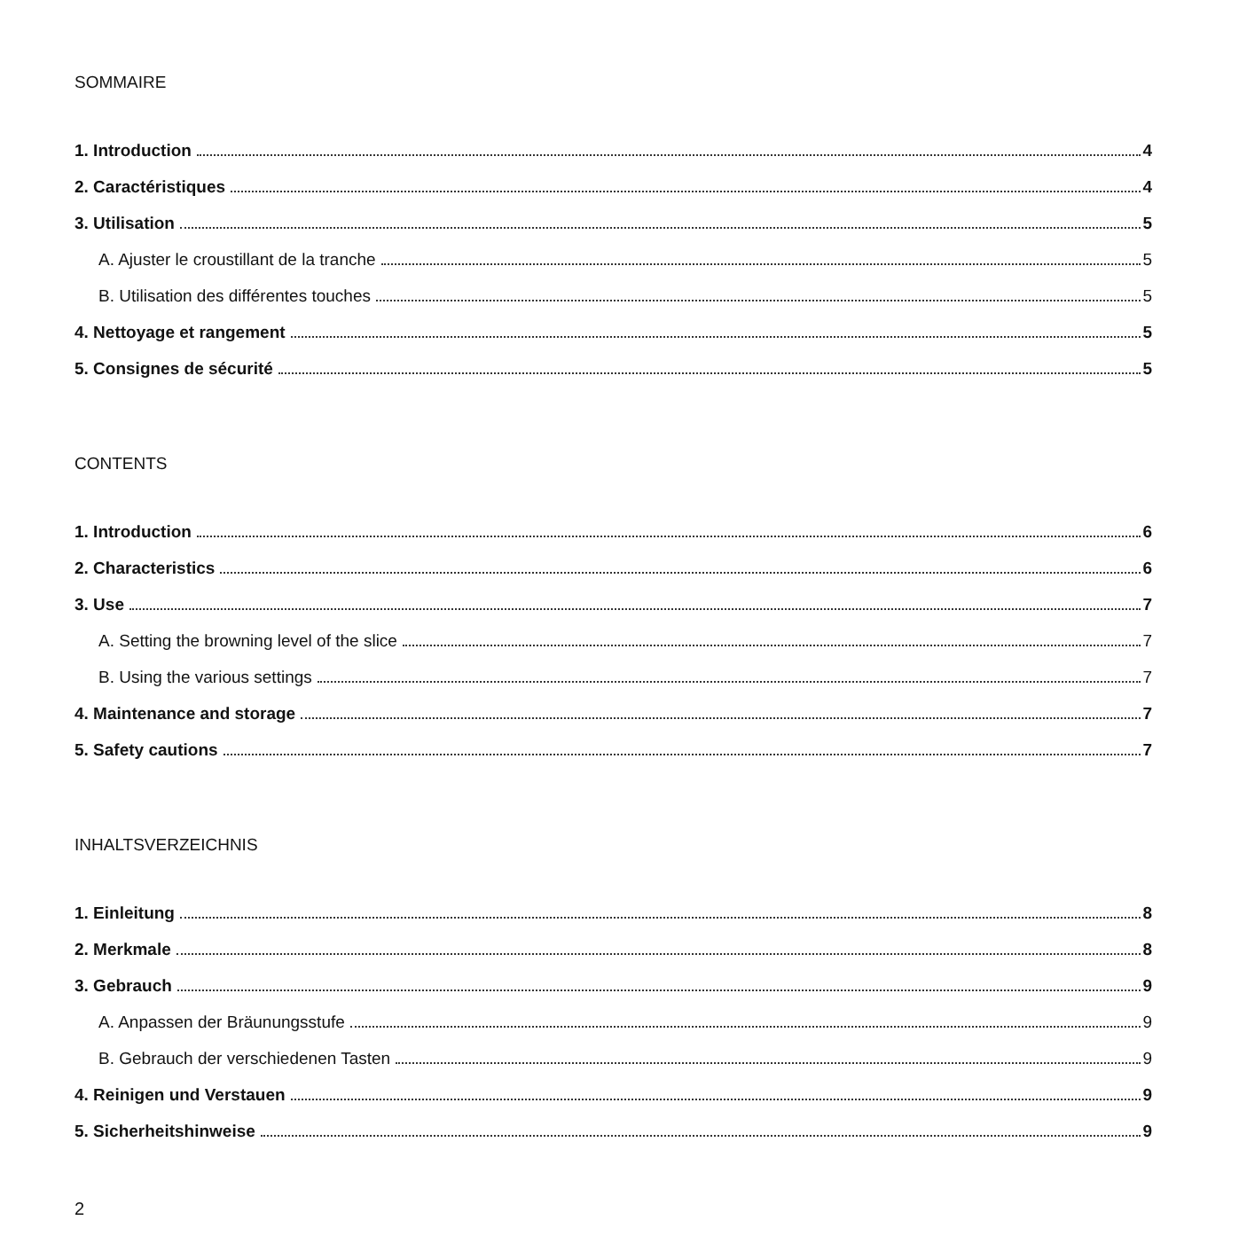SOMMAIRE
1. Introduction 4
2. Caractéristiques 4
3. Utilisation 5
A. Ajuster le croustillant de la tranche 5
B. Utilisation des différentes touches 5
4. Nettoyage et rangement 5
5. Consignes de sécurité 5
CONTENTS
1. Introduction 6
2. Characteristics 6
3. Use 7
A. Setting the browning level of the slice 7
B. Using the various settings 7
4. Maintenance and storage 7
5. Safety cautions 7
INHALTSVERZEICHNIS
1. Einleitung 8
2. Merkmale 8
3. Gebrauch 9
A. Anpassen der Bräunungsstufe 9
B. Gebrauch der verschiedenen Tasten 9
4. Reinigen und Verstauen 9
5. Sicherheitshinweise 9
2